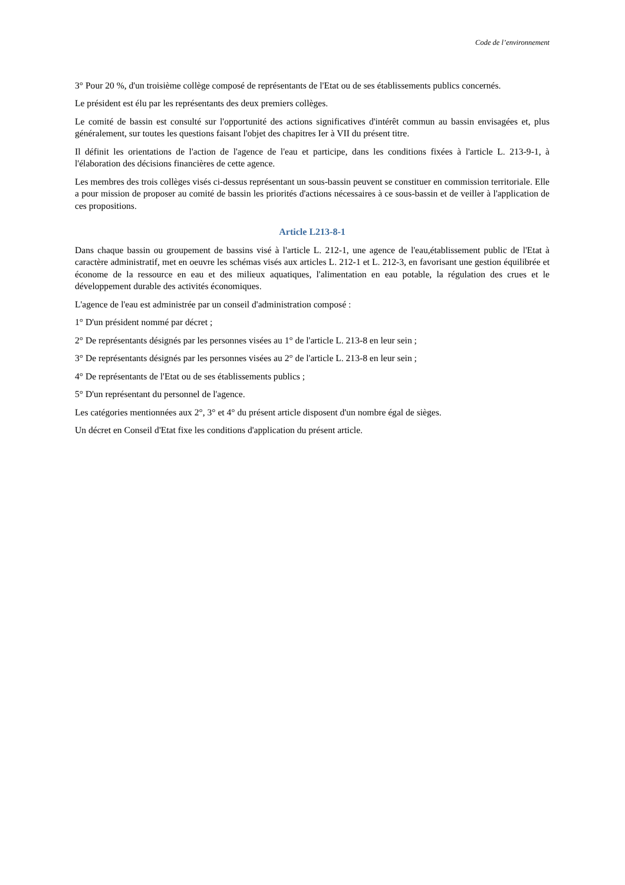Code de l’environnement
3° Pour 20 %, d'un troisième collège composé de représentants de l'Etat ou de ses établissements publics concernés.
Le président est élu par les représentants des deux premiers collèges.
Le comité de bassin est consulté sur l'opportunité des actions significatives d'intérêt commun au bassin envisagées et, plus généralement, sur toutes les questions faisant l'objet des chapitres Ier à VII du présent titre.
Il définit les orientations de l'action de l'agence de l'eau et participe, dans les conditions fixées à l'article L. 213-9-1, à l'élaboration des décisions financières de cette agence.
Les membres des trois collèges visés ci-dessus représentant un sous-bassin peuvent se constituer en commission territoriale. Elle a pour mission de proposer au comité de bassin les priorités d'actions nécessaires à ce sous-bassin et de veiller à l'application de ces propositions.
Article L213-8-1
Dans chaque bassin ou groupement de bassins visé à l'article L. 212-1, une agence de l'eau,établissement public de l'Etat à caractère administratif, met en oeuvre les schémas visés aux articles L. 212-1 et L. 212-3, en favorisant une gestion équilibrée et économe de la ressource en eau et des milieux aquatiques, l'alimentation en eau potable, la régulation des crues et le développement durable des activités économiques.
L'agence de l'eau est administrée par un conseil d'administration composé :
1° D'un président nommé par décret ;
2° De représentants désignés par les personnes visées au 1° de l'article L. 213-8 en leur sein ;
3° De représentants désignés par les personnes visées au 2° de l'article L. 213-8 en leur sein ;
4° De représentants de l'Etat ou de ses établissements publics ;
5° D'un représentant du personnel de l'agence.
Les catégories mentionnées aux 2°, 3° et 4° du présent article disposent d'un nombre égal de sièges.
Un décret en Conseil d'Etat fixe les conditions d'application du présent article.